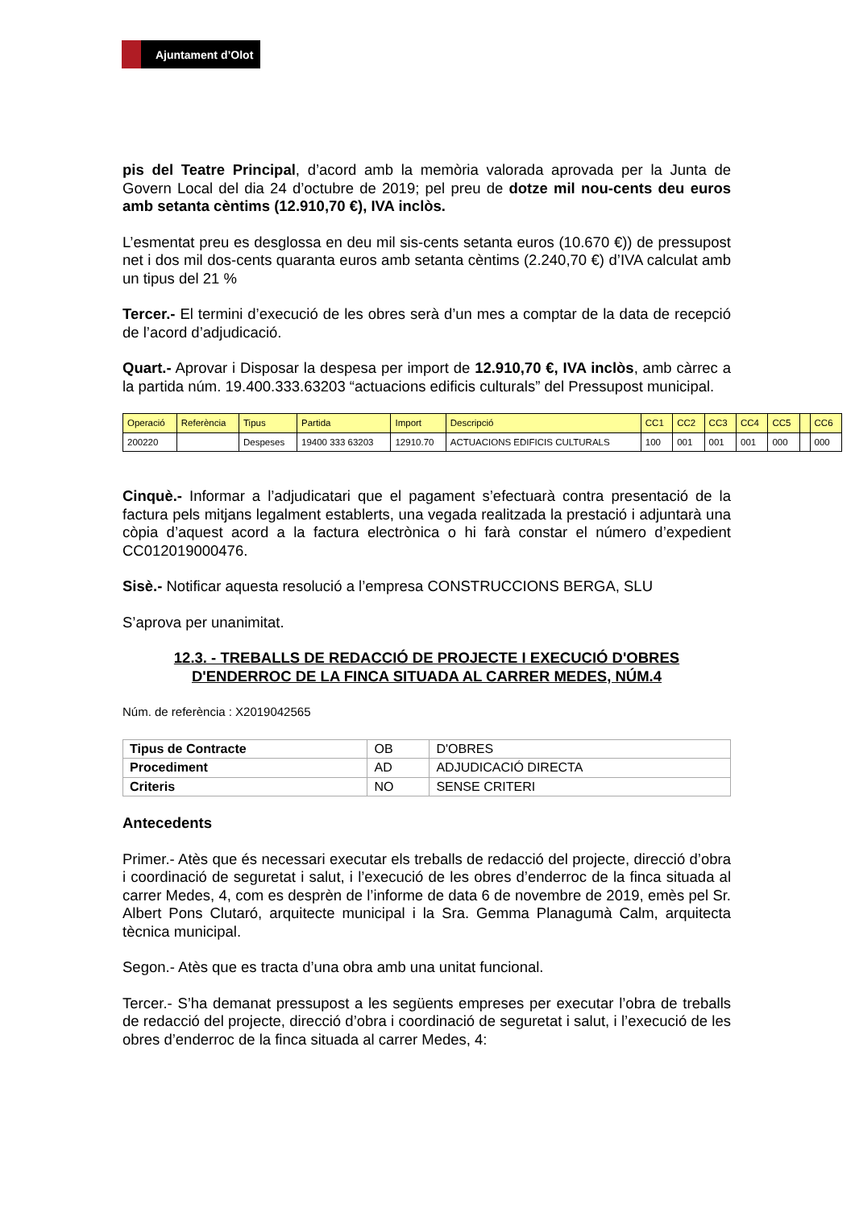Ajuntament d’Olot
pis del Teatre Principal, d’acord amb la memòria valorada aprovada per la Junta de Govern Local del dia 24 d’octubre de 2019; pel preu de dotze mil nou-cents deu euros amb setanta cèntims (12.910,70 €), IVA inclòs.
L’esmentat preu es desglossa en deu mil sis-cents setanta euros (10.670 €)) de pressupost net i dos mil dos-cents quaranta euros amb setanta cèntims (2.240,70 €) d’IVA calculat amb un tipus del 21 %
Tercer.- El termini d’execució de les obres serà d’un mes a comptar de la data de recepció de l’acord d’adjudicació.
Quart.- Aprovar i Disposar la despesa per import de 12.910,70 €, IVA inclòs, amb càrrec a la partida núm. 19.400.333.63203 “actuacions edificis culturals” del Pressupost municipal.
| Operació | Referència | Tipus | Partida | Import | Descripció | CC1 | CC2 | CC3 | CC4 | CC5 | | CC6 |
| --- | --- | --- | --- | --- | --- | --- | --- | --- | --- | --- | --- | --- |
| 200220 | | Despeses | 19400 333 63203 | 12910.70 | ACTUACIONS EDIFICIS CULTURALS | 100 | 001 | 001 | 001 | 000 | | 000 |
Cinquè.- Informar a l’adjudicatari que el pagament s’efectuarà contra presentació de la factura pels mitjans legalment establerts, una vegada realitzada la prestació i adjuntarà una còpia d’aquest acord a la factura electrònica o hi farà constar el número d’expedient CC012019000476.
Sisè.- Notificar aquesta resolució a l’empresa CONSTRUCCIONS BERGA, SLU
S’aprova per unanimitat.
12.3. - TREBALLS DE REDACCIÓ DE PROJECTE I EXECUCIÓ D'OBRES
D'ENDERROC DE LA FINCA SITUADA AL CARRER MEDES, NÚM.4
Núm. de referència : X2019042565
| Tipus de Contracte | OB | D'OBRES |
| Procediment | AD | ADJUDICACIÓ DIRECTA |
| Criteris | NO | SENSE CRITERI |
Antecedents
Primer.- Atès que és necessari executar els treballs de redacció del projecte, direcció d’obra i coordinació de seguretat i salut, i l’execució de les obres d’enderroc de la finca situada al carrer Medes, 4, com es desprèn de l’informe de data 6 de novembre de 2019, emès pel Sr. Albert Pons Clutaró, arquitecte municipal i la Sra. Gemma Planagumà Calm, arquitecta tècnica municipal.
Segon.- Atès que es tracta d’una obra amb una unitat funcional.
Tercer.- S’ha demanat pressupost a les següents empreses per executar l’obra de treballs de redacció del projecte, direcció d’obra i coordinació de seguretat i salut, i l’execució de les obres d’enderroc de la finca situada al carrer Medes, 4: